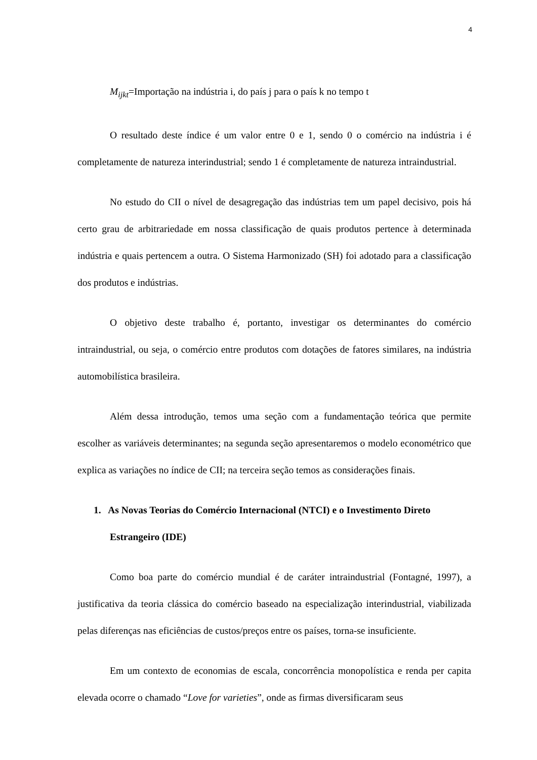4
M<sub>ijkt</sub>=Importação na indústria i, do país j para o país k no tempo t
O resultado deste índice é um valor entre 0 e 1, sendo 0 o comércio na indústria i é completamente de natureza interindustrial; sendo 1 é completamente de natureza intraindustrial.
No estudo do CII o nível de desagregação das indústrias tem um papel decisivo, pois há certo grau de arbitrariedade em nossa classificação de quais produtos pertence à determinada indústria e quais pertencem a outra. O Sistema Harmonizado (SH) foi adotado para a classificação dos produtos e indústrias.
O objetivo deste trabalho é, portanto, investigar os determinantes do comércio intraindustrial, ou seja, o comércio entre produtos com dotações de fatores similares, na indústria automobilística brasileira.
Além dessa introdução, temos uma seção com a fundamentação teórica que permite escolher as variáveis determinantes; na segunda seção apresentaremos o modelo econométrico que explica as variações no índice de CII; na terceira seção temos as considerações finais.
1. As Novas Teorias do Comércio Internacional (NTCI) e o Investimento Direto Estrangeiro (IDE)
Como boa parte do comércio mundial é de caráter intraindustrial (Fontagné, 1997), a justificativa da teoria clássica do comércio baseado na especialização interindustrial, viabilizada pelas diferenças nas eficiências de custos/preços entre os países, torna-se insuficiente.
Em um contexto de economias de escala, concorrência monopolística e renda per capita elevada ocorre o chamado “Love for varieties”, onde as firmas diversificaram seus